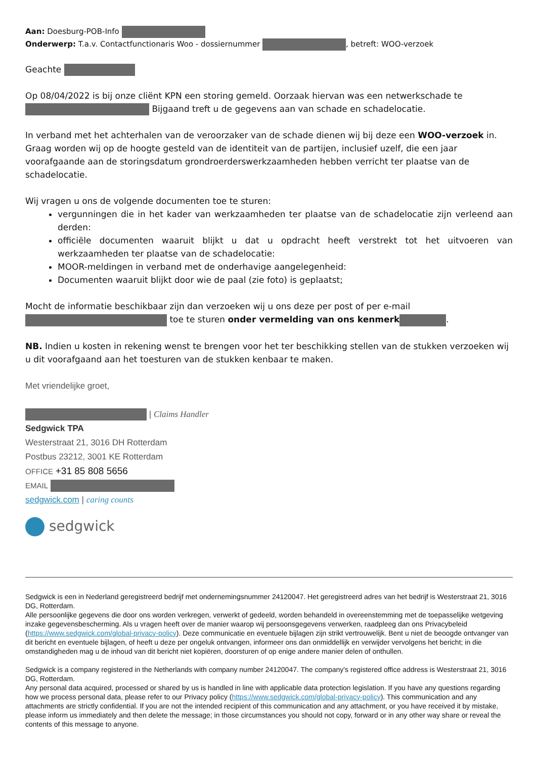Aan: Doesburg-POB-Info
Onderwerp: T.a.v. Contactfunctionaris Woo - dossiernummer , betreft: WOO-verzoek
Geachte
Op 08/04/2022 is bij onze cliënt KPN een storing gemeld. Oorzaak hiervan was een netwerkschade te Bijgaand treft u de gegevens aan van schade en schadelocatie.
In verband met het achterhalen van de veroorzaker van de schade dienen wij bij deze een WOO-verzoek in. Graag worden wij op de hoogte gesteld van de identiteit van de partijen, inclusief uzelf, die een jaar voorafgaande aan de storingsdatum grondroerderswerkzaamheden hebben verricht ter plaatse van de schadelocatie.
Wij vragen u ons de volgende documenten toe te sturen:
vergunningen die in het kader van werkzaamheden ter plaatse van de schadelocatie zijn verleend aan derden:
officiële documenten waaruit blijkt u dat u opdracht heeft verstrekt tot het uitvoeren van werkzaamheden ter plaatse van de schadelocatie:
MOOR-meldingen in verband met de onderhavige aangelegenheid:
Documenten waaruit blijkt door wie de paal (zie foto) is geplaatst;
Mocht de informatie beschikbaar zijn dan verzoeken wij u ons deze per post of per e-mail toe te sturen onder vermelding van ons kenmerk .
NB. Indien u kosten in rekening wenst te brengen voor het ter beschikking stellen van de stukken verzoeken wij u dit voorafgaand aan het toesturen van de stukken kenbaar te maken.
Met vriendelijke groet,
| Claims Handler
Sedgwick TPA
Westerstraat 21, 3016 DH Rotterdam
Postbus 23212, 3001 KE Rotterdam
OFFICE +31 85 808 5656
EMAIL
sedgwick.com | caring counts
sedgwick
Sedgwick is een in Nederland geregistreerd bedrijf met ondernemingsnummer 24120047. Het geregistreerd adres van het bedrijf is Westerstraat 21, 3016 DG, Rotterdam.
Alle persoonlijke gegevens die door ons worden verkregen, verwerkt of gedeeld, worden behandeld in overeenstemming met de toepasselijke wetgeving inzake gegevensbescherming. Als u vragen heeft over de manier waarop wij persoonsgegevens verwerken, raadpleeg dan ons Privacybeleid (https://www.sedgwick.com/global-privacy-policy). Deze communicatie en eventuele bijlagen zijn strikt vertrouwelijk. Bent u niet de beoogde ontvanger van dit bericht en eventuele bijlagen, of heeft u deze per ongeluk ontvangen, informeer ons dan onmiddellijk en verwijder vervolgens het bericht; in die omstandigheden mag u de inhoud van dit bericht niet kopiëren, doorsturen of op enige andere manier delen of onthullen.
Sedgwick is a company registered in the Netherlands with company number 24120047. The company's registered office address is Westerstraat 21, 3016 DG, Rotterdam.
Any personal data acquired, processed or shared by us is handled in line with applicable data protection legislation. If you have any questions regarding how we process personal data, please refer to our Privacy policy (https://www.sedgwick.com/global-privacy-policy). This communication and any attachments are strictly confidential. If you are not the intended recipient of this communication and any attachment, or you have received it by mistake, please inform us immediately and then delete the message; in those circumstances you should not copy, forward or in any other way share or reveal the contents of this message to anyone.